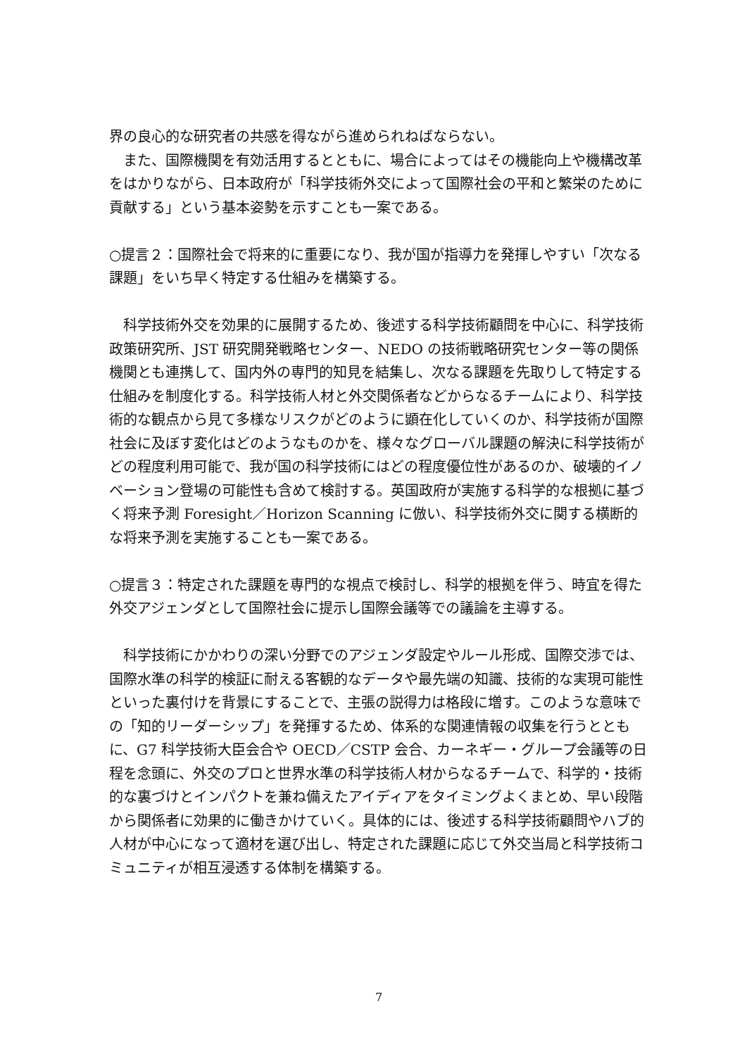界の良心的な研究者の共感を得ながら進められねばならない。
　また、国際機関を有効活用するとともに、場合によってはその機能向上や機構改革をはかりながら、日本政府が「科学技術外交によって国際社会の平和と繁栄のために貢献する」という基本姿勢を示すことも一案である。
○提言２：国際社会で将来的に重要になり、我が国が指導力を発揮しやすい「次なる課題」をいち早く特定する仕組みを構築する。
　科学技術外交を効果的に展開するため、後述する科学技術顧問を中心に、科学技術政策研究所、JST 研究開発戦略センター、NEDO の技術戦略研究センター等の関係機関とも連携して、国内外の専門的知見を結集し、次なる課題を先取りして特定する仕組みを制度化する。科学技術人材と外交関係者などからなるチームにより、科学技術的な観点から見て多様なリスクがどのように顕在化していくのか、科学技術が国際社会に及ぼす変化はどのようなものかを、様々なグローバル課題の解決に科学技術がどの程度利用可能で、我が国の科学技術にはどの程度優位性があるのか、破壊的イノベーション登場の可能性も含めて検討する。英国政府が実施する科学的な根拠に基づく将来予測 Foresight／Horizon Scanning に倣い、科学技術外交に関する横断的な将来予測を実施することも一案である。
○提言３：特定された課題を専門的な視点で検討し、科学的根拠を伴う、時宜を得た外交アジェンダとして国際社会に提示し国際会議等での議論を主導する。
　科学技術にかかわりの深い分野でのアジェンダ設定やルール形成、国際交渉では、国際水準の科学的検証に耐える客観的なデータや最先端の知識、技術的な実現可能性といった裏付けを背景にすることで、主張の説得力は格段に増す。このような意味での「知的リーダーシップ」を発揮するため、体系的な関連情報の収集を行うとともに、G7 科学技術大臣会合や OECD／CSTP 会合、カーネギー・グループ会議等の日程を念頭に、外交のプロと世界水準の科学技術人材からなるチームで、科学的・技術的な裏づけとインパクトを兼ね備えたアイディアをタイミングよくまとめ、早い段階から関係者に効果的に働きかけていく。具体的には、後述する科学技術顧問やハブ的人材が中心になって適材を選び出し、特定された課題に応じて外交当局と科学技術コミュニティが相互浸透する体制を構築する。
7